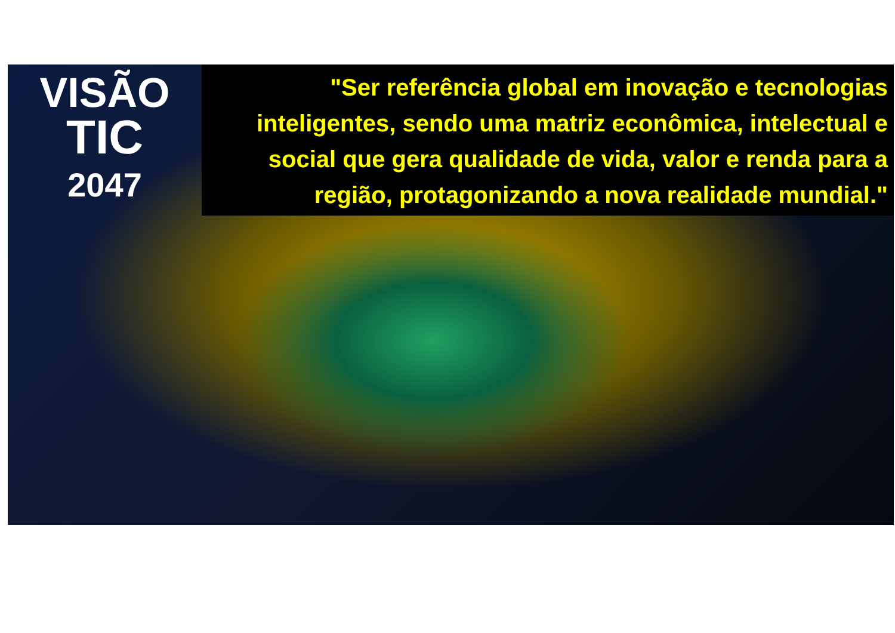VISÃO
TIC
2047
"Ser referência global em inovação e tecnologias inteligentes, sendo uma matriz econômica, intelectual e social que gera qualidade de vida, valor e renda para a região, protagonizando a nova realidade mundial."